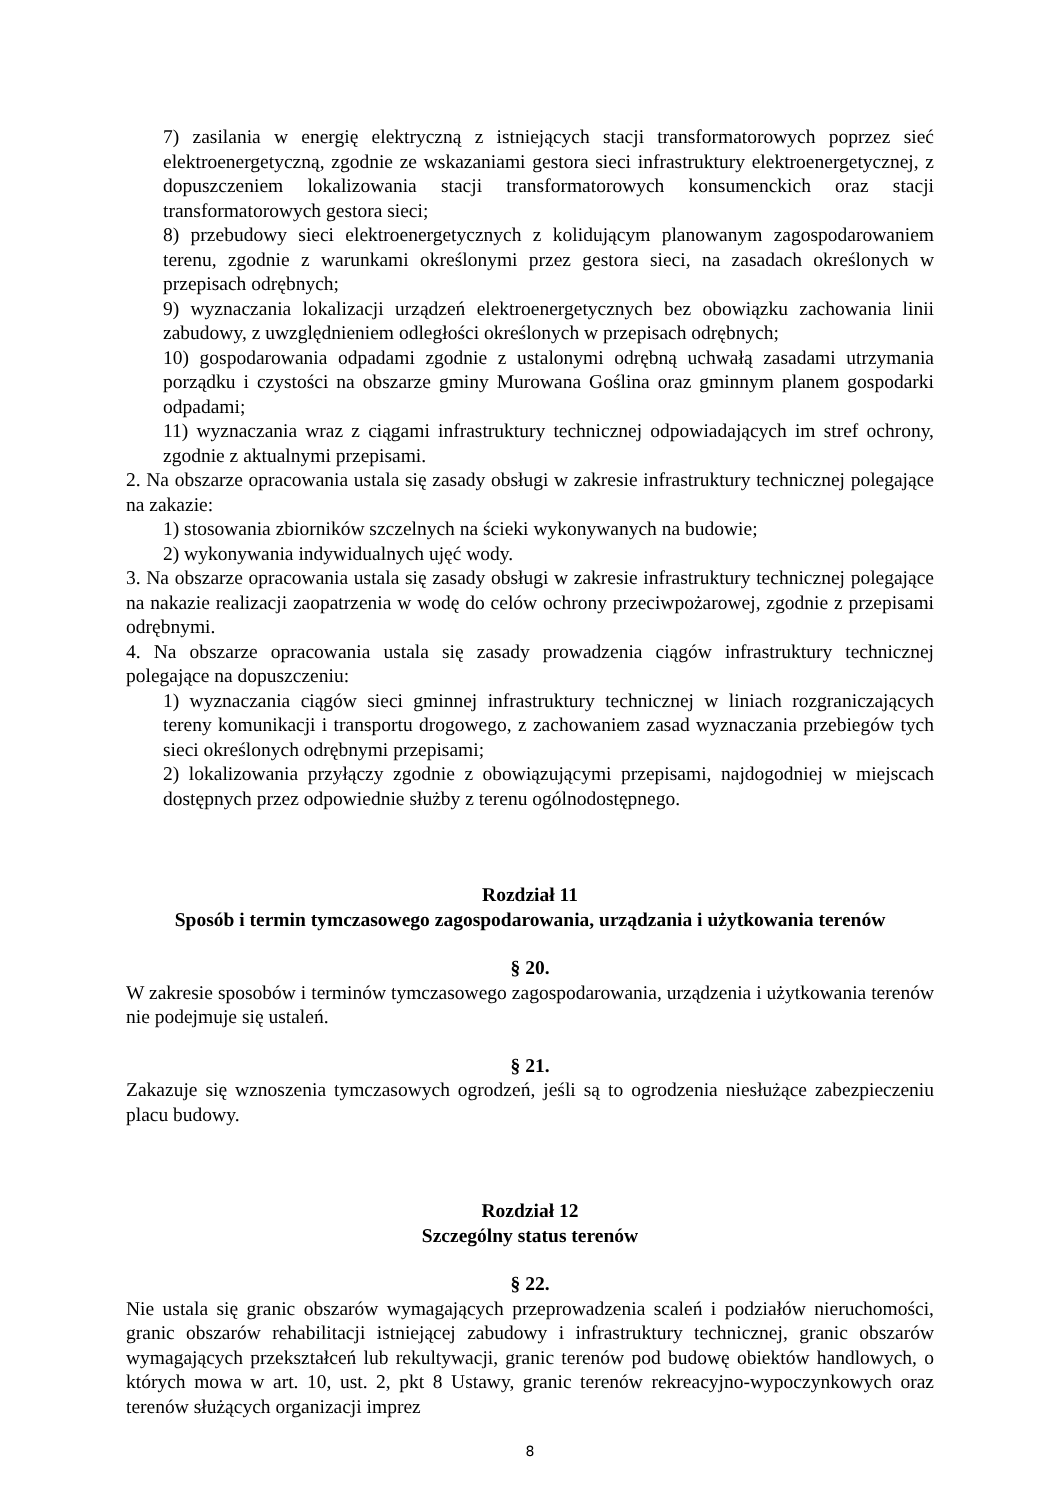7) zasilania w energię elektryczną z istniejących stacji transformatorowych poprzez sieć elektroenergetyczną, zgodnie ze wskazaniami gestora sieci infrastruktury elektroenergetycznej, z dopuszczeniem lokalizowania stacji transformatorowych konsumenckich oraz stacji transformatorowych gestora sieci;
8) przebudowy sieci elektroenergetycznych z kolidującym planowanym zagospodarowaniem terenu, zgodnie z warunkami określonymi przez gestora sieci, na zasadach określonych w przepisach odrębnych;
9) wyznaczania lokalizacji urządzeń elektroenergetycznych bez obowiązku zachowania linii zabudowy, z uwzględnieniem odległości określonych w przepisach odrębnych;
10) gospodarowania odpadami zgodnie z ustalonymi odrębną uchwałą zasadami utrzymania porządku i czystości na obszarze gminy Murowana Goślina oraz gminnym planem gospodarki odpadami;
11) wyznaczania wraz z ciągami infrastruktury technicznej odpowiadających im stref ochrony, zgodnie z aktualnymi przepisami.
2. Na obszarze opracowania ustala się zasady obsługi w zakresie infrastruktury technicznej polegające na zakazie:
1) stosowania zbiorników szczelnych na ścieki wykonywanych na budowie;
2) wykonywania indywidualnych ujęć wody.
3. Na obszarze opracowania ustala się zasady obsługi w zakresie infrastruktury technicznej polegające na nakazie realizacji zaopatrzenia w wodę do celów ochrony przeciwpożarowej, zgodnie z przepisami odrębnymi.
4. Na obszarze opracowania ustala się zasady prowadzenia ciągów infrastruktury technicznej polegające na dopuszczeniu:
1) wyznaczania ciągów sieci gminnej infrastruktury technicznej w liniach rozgraniczających tereny komunikacji i transportu drogowego, z zachowaniem zasad wyznaczania przebiegów tych sieci określonych odrębnymi przepisami;
2) lokalizowania przyłączy zgodnie z obowiązującymi przepisami, najdogodniej w miejscach dostępnych przez odpowiednie służby z terenu ogólnodostępnego.
Rozdział 11
Sposób i termin tymczasowego zagospodarowania, urządzania i użytkowania terenów
§ 20.
W zakresie sposobów i terminów tymczasowego zagospodarowania, urządzenia i użytkowania terenów nie podejmuje się ustaleń.
§ 21.
Zakazuje się wznoszenia tymczasowych ogrodzeń, jeśli są to ogrodzenia niesłużące zabezpieczeniu placu budowy.
Rozdział 12
Szczególny status terenów
§ 22.
Nie ustala się granic obszarów wymagających przeprowadzenia scaleń i podziałów nieruchomości, granic obszarów rehabilitacji istniejącej zabudowy i infrastruktury technicznej, granic obszarów wymagających przekształceń lub rekultywacji, granic terenów pod budowę obiektów handlowych, o których mowa w art. 10, ust. 2, pkt 8 Ustawy, granic terenów rekreacyjno-wypoczynkowych oraz terenów służących organizacji imprez
8